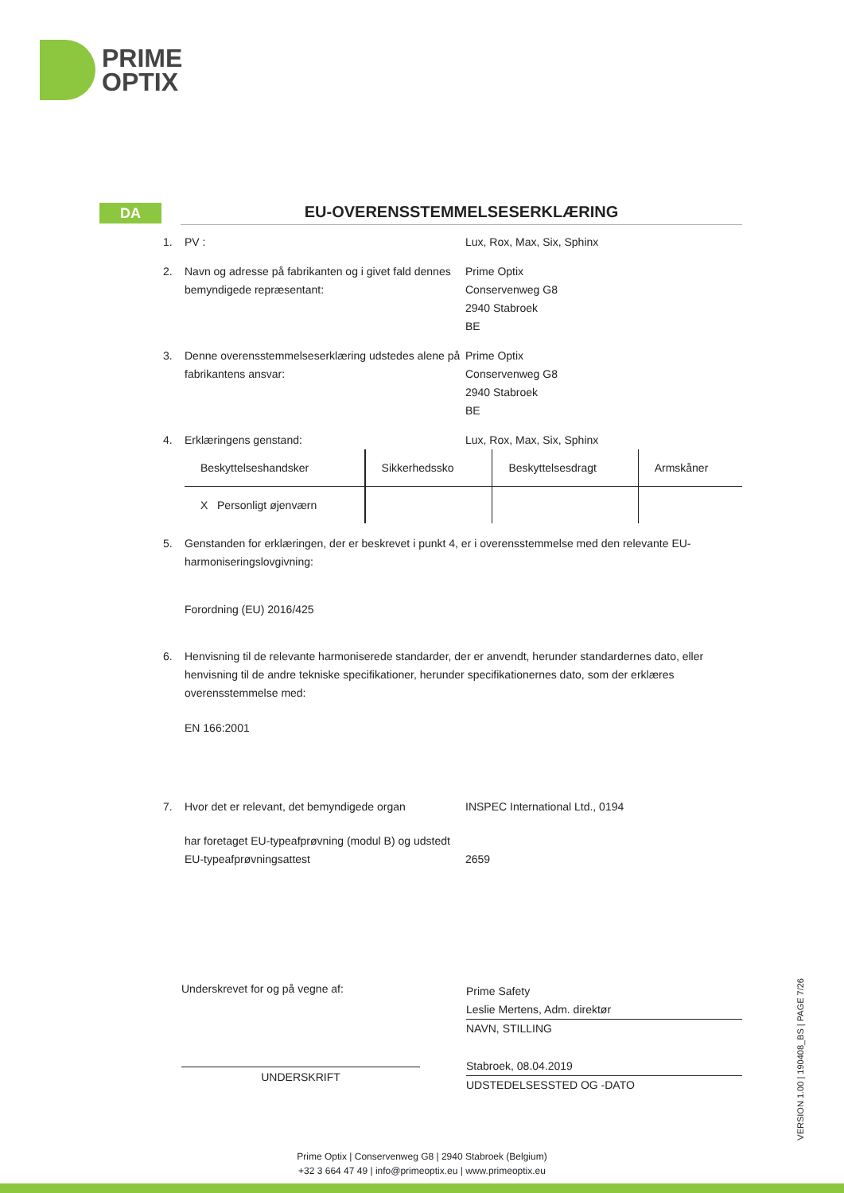PRIME
OPTIX
DA
EU-OVERENSSTEMMELSESERKLÆRING
1. PV : Lux, Rox, Max, Six, Sphinx
2. Navn og adresse på fabrikanten og i givet fald dennes bemyndigede repræsentant:
Prime Optix
Conservenweg G8
2940 Stabroek
BE
3. Denne overensstemmelseserklæring udstedes alene på fabrikantens ansvar:
Prime Optix
Conservenweg G8
2940 Stabroek
BE
4. Erklæringens genstand: Lux, Rox, Max, Six, Sphinx
| Beskyttelseshandsker | Sikkerhedssko | Beskyttelsesdragt | Armskåner |
| X Personligt øjenværn | | | |
5. Genstanden for erklæringen, der er beskrevet i punkt 4, er i overensstemmelse med den relevante EU-harmoniseringslovgivning:
Forordning (EU) 2016/425
6. Henvisning til de relevante harmoniserede standarder, der er anvendt, herunder standardernes dato, eller henvisning til de andre tekniske specifikationer, herunder specifikationernes dato, som der erklæres overensstemmelse med:
EN 166:2001
7. Hvor det er relevant, det bemyndigede organ
INSPEC International Ltd., 0194
har foretaget EU-typeafprøvning (modul B) og udstedt EU-typeafprøvningsattest
2659
Underskrevet for og på vegne af:
UNDERSKRIFT
Prime Safety
Leslie Mertens, Adm. direktør
NAVN, STILLING
Stabroek, 08.04.2019
UDSTEDELSESSTED OG -DATO
VERSION 1.00 | 190408_BS | PAGE 7/26
Prime Optix | Conservenweg G8 | 2940 Stabroek (Belgium)
+32 3 664 47 49 | info@primeoptix.eu | www.primeoptix.eu